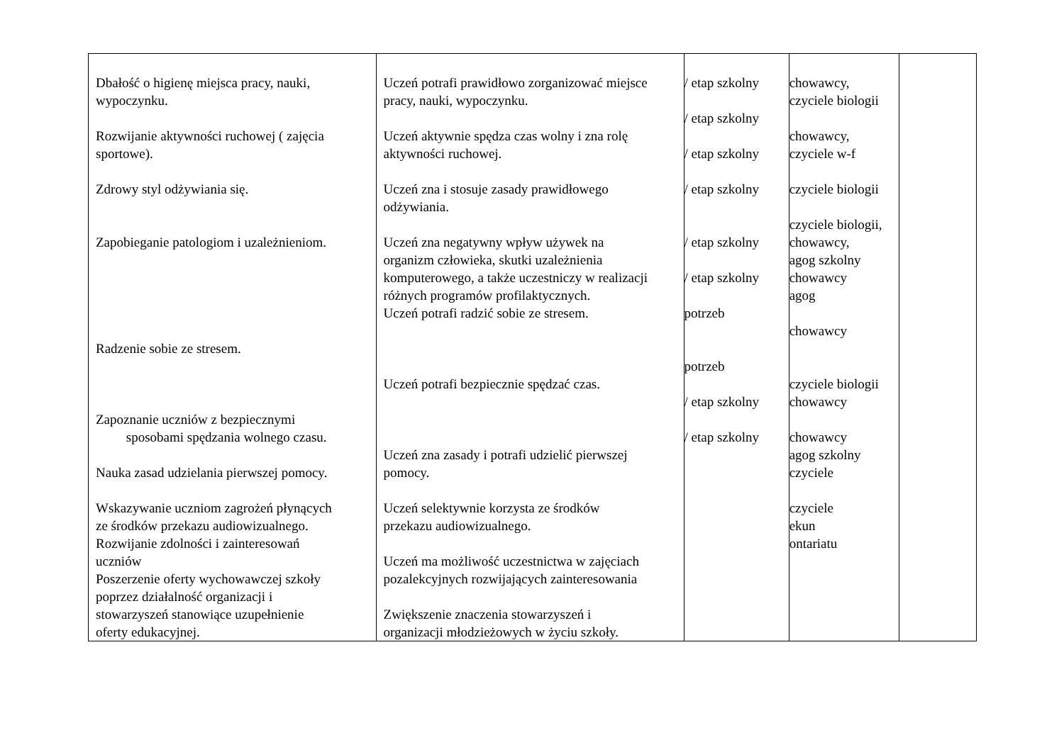| Dbałość o higienę miejsca pracy, nauki, wypoczynku. Rozwijanie aktywności ruchowej ( zajęcia sportowe). Zdrowy styl odżywiania się. Zapobieganie patologiom i uzależnieniom. Radzenie sobie ze stresem. Zapoznanie uczniów z bezpiecznymi sposobami spędzania wolnego czasu. Nauka zasad udzielania pierwszej pomocy. Wskazywanie uczniom zagrożeń płynących ze środków przekazu audiowizualnego. Rozwijanie zdolności i zainteresowań uczniów Poszerzenie oferty wychowawczej szkoły poprzez działalność organizacji i stowarzyszeń stanowiące uzupełnienie oferty edukacyjnej. | Uczeń potrafi prawidłowo zorganizować miejsce pracy, nauki, wypoczynku. Uczeń aktywnie spędza czas wolny i zna rolę aktywności ruchowej. Uczeń zna i stosuje zasady prawidłowego odżywiania. Uczeń zna negatywny wpływ używek na organizm człowieka, skutki uzależnienia komputerowego, a także uczestniczy w realizacji różnych programów profilaktycznych. Uczeń potrafi radzić sobie ze stresem. Uczeń potrafi bezpiecznie spędzać czas. Uczeń zna zasady i potrafi udzielić pierwszej pomocy. Uczeń selektywnie korzysta ze środków przekazu audiowizualnego. Uczeń ma możliwość uczestnictwa w zajęciach pozalekcyjnych rozwijających zainteresowania Zwiększenie znaczenia stowarzyszeń i organizacji młodzieżowych w życiu szkoły. | / etap szkolny / etap szkolny / etap szkolny / etap szkolny / etap szkolny / etap szkolny potrzeb potrzeb / etap szkolny / etap szkolny | chowawcy, czyciele biologii chowawcy, czyciele w-f czyciele biologii czyciele biologii, chowawcy, agog szkolny chowawcy agog chowawcy czyciele biologii chowawcy chowawcy agog szkolny czyciele czyciele ekun ontariatu | |